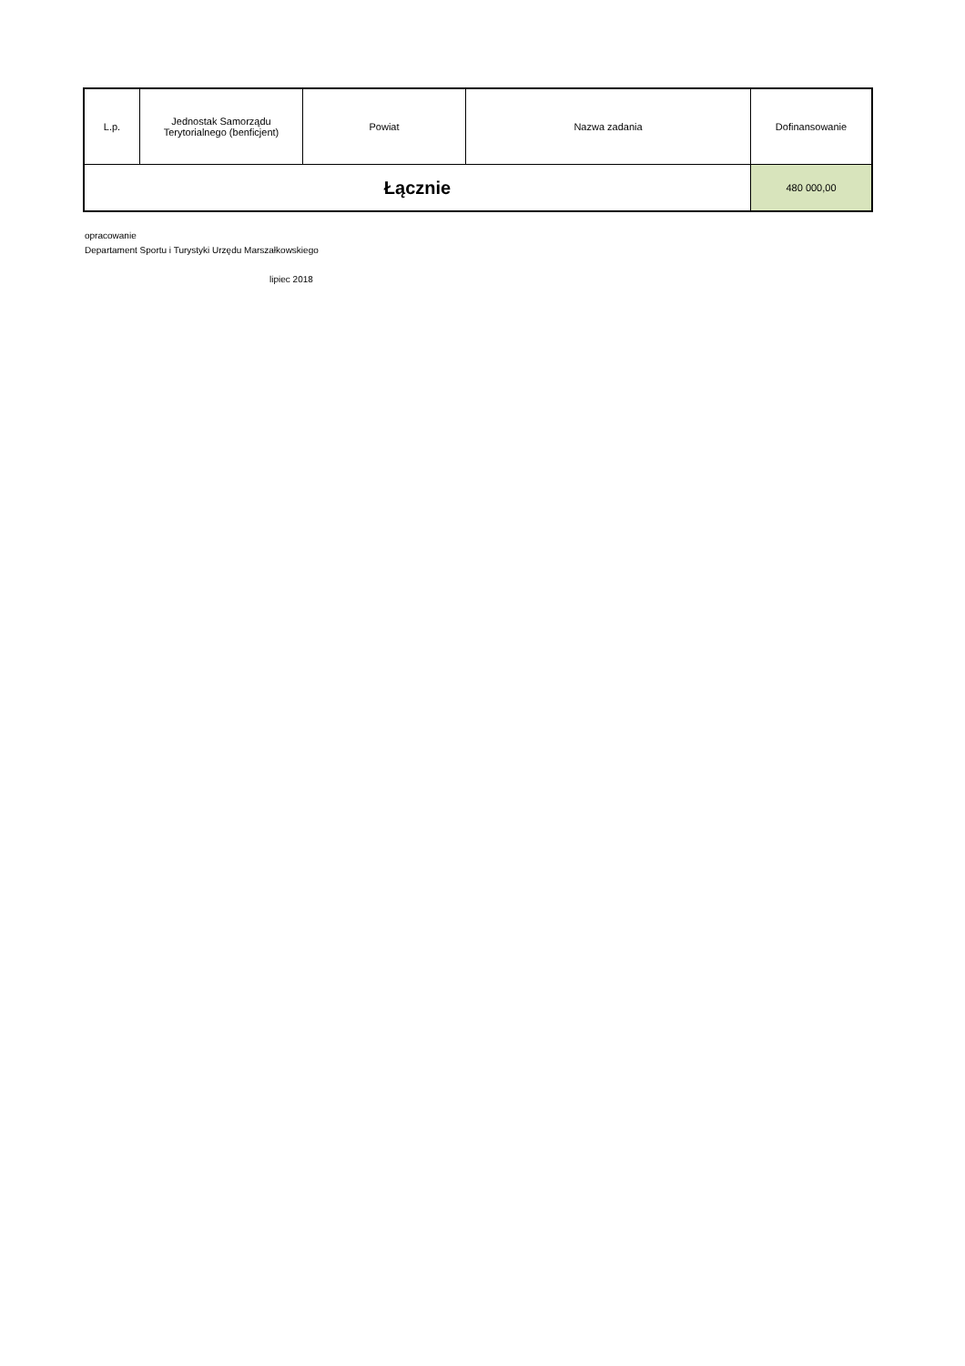| L.p. | Jednostak Samorządu Terytorialnego (benficjent) | Powiat | Nazwa zadania | Dofinansowanie |
| --- | --- | --- | --- | --- |
| Łącznie | | | | 480 000,00 |
opracowanie
Departament Sportu i Turystyki Urzędu Marszałkowskiego
lipiec 2018